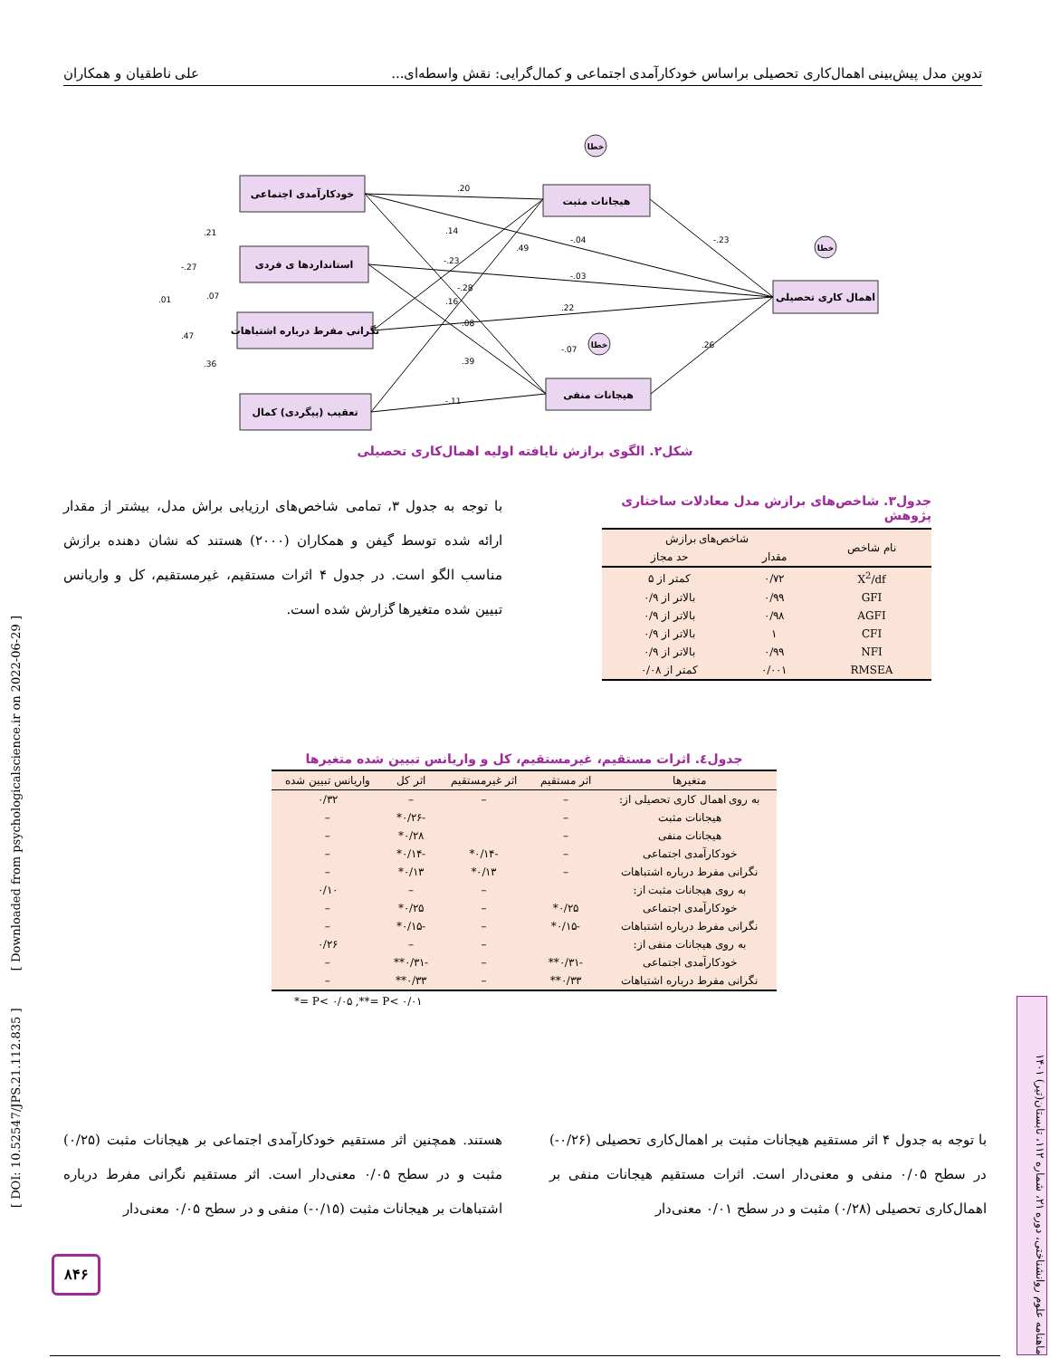تدوین مدل پیش‌بینی اهمال‌کاری تحصیلی براساس خودکارآمدی اجتماعی و کمال‌گرایی: نقش واسطه‌ای... علی ناطقیان و همکاران
خودکارآمدی اجتماعی
استانداردها ی فردی
نگرانی مفرط درباره اشتباهات
تعقیب (پیگردی) کمال
هیجانات مثبت
هیجانات منفی
اهمال کاری تحصیلی
خطا
خطا
خطا
.20
.14
-.23
-.28
.16
.08
.39
-.11
.49
-.04
-.03
.22
-.07
-.23
.26
.21
-.27
.07
.01
.47
.36
شکل۲. الگوی برازش نایافته اولیه اهمال‌کاری تحصیلی
با توجه به جدول ۳، تمامی شاخص‌های ارزیابی براش مدل، بیشتر از مقدار ارائه شده توسط گیفن و همکاران (۲۰۰۰) هستند که نشان دهنده برازش مناسب الگو است. در جدول ۴ اثرات مستقیم، غیرمستقیم، کل و واریانس تبیین شده متغیرها گزارش شده است.
جدول۳. شاخص‌های برازش مدل معادلات ساختاری پژوهش
| نام شاخص | شاخص‌های برازش | |
| --- | --- | --- |
| | مقدار | حد مجاز |
| X<sup>2</sup>/df | ۰/۷۲ | کمتر از ۵ |
| GFI | ۰/۹۹ | بالاتر از ۰/۹ |
| AGFI | ۰/۹۸ | بالاتر از ۰/۹ |
| CFI | ۱ | بالاتر از ۰/۹ |
| NFI | ۰/۹۹ | بالاتر از ۰/۹ |
| RMSEA | ۰/۰۰۱ | کمتر از ۰/۰۸ |
جدول٤. اثرات مستقیم، غیرمستقیم، کل و واریانس تبیین شده متغیرها
| متغیرها | اثر مستقیم | اثر غیرمستقیم | اثر کل | واریانس تبیین شده |
| --- | --- | --- | --- | --- |
| به روی اهمال کاری تحصیلی از: | – | – | – | ۰/۳۲ |
| هیجانات مثبت | – | | -۰/۲۶* | – |
| هیجانات منفی | – | | ۰/۲۸* | – |
| خودکارآمدی اجتماعی | – | -۰/۱۴* | -۰/۱۴* | – |
| نگرانی مفرط درباره اشتباهات | – | ۰/۱۳* | ۰/۱۳* | – |
| به روی هیجانات مثبت از: | | – | – | ۰/۱۰ |
| خودکارآمدی اجتماعی | ۰/۲۵* | – | ۰/۲۵* | – |
| نگرانی مفرط درباره اشتباهات | -۰/۱۵* | – | -۰/۱۵* | – |
| به روی هیجانات منفی از: | | – | – | ۰/۲۶ |
| خودکارآمدی اجتماعی | -۰/۳۱** | – | -۰/۳۱** | – |
| نگرانی مفرط درباره اشتباهات | ۰/۳۳** | – | ۰/۳۳** | – |
*= P< ۰/۰۵ ,**= P< ۰/۰۱
با توجه به جدول ۴ اثر مستقیم هیجانات مثبت بر اهمال‌کاری تحصیلی (۰/۲۶-) در سطح ۰/۰۵ منفی و معنی‌دار است. اثرات مستقیم هیجانات منفی بر اهمال‌کاری تحصیلی (۰/۲۸) مثبت و در سطح ۰/۰۱ معنی‌دار
هستند. همچنین اثر مستقیم خودکارآمدی اجتماعی بر هیجانات مثبت (۰/۲۵) مثبت و در سطح ۰/۰۵ معنی‌دار است. اثر مستقیم نگرانی مفرط درباره اشتباهات بر هیجانات مثبت (۰/۱۵-) منفی و در سطح ۰/۰۵ معنی‌دار
[ DOI: 10.52547/JPS.21.112.835 ] [ Downloaded from psychologicalscience.ir on 2022-06-29 ]
ماهنامه علوم روانشناختی، دوره ۲۱، شماره ۱۱۲، تابستان(تیر) ۱۴۰۱
۸۴۶